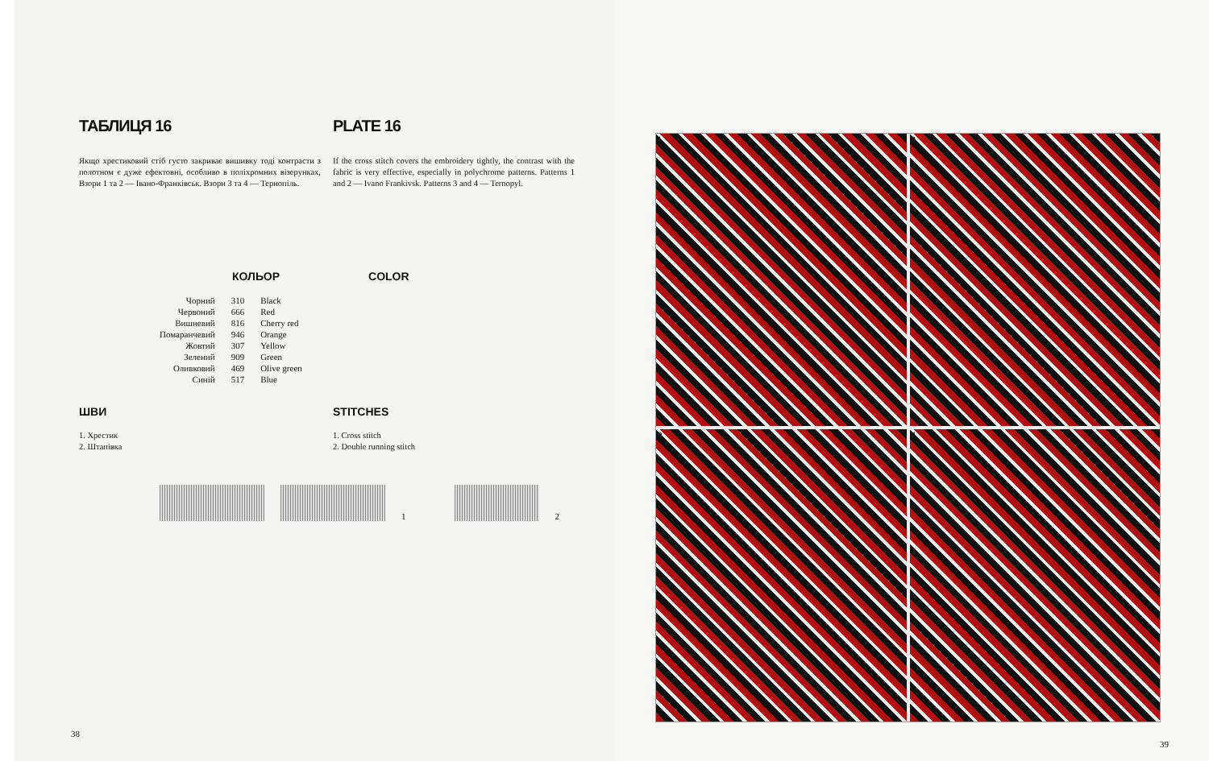ТАБЛИЦЯ 16
Якщо хрестиковий стіб густо закриває вишивку тоді контрасти з полотном є дуже ефектовні, особливо в поліхромних візерунках, Взори 1 та 2 — Івано-Франківськ. Взори 3 та 4 — Тернопіль.
PLATE 16
If the cross stitch covers the embroidery tightly, the contrast with the fabric is very effective, especially in polychrome patterns. Patterns 1 and 2 — Ivano Frankivsk. Patterns 3 and 4 — Ternopyl.
КОЛЬОР COLOR
| Чорний | 310 | Black |
| Червоний | 666 | Red |
| Вишневий | 816 | Cherry red |
| Помаранчевий | 946 | Orange |
| Жовтий | 307 | Yellow |
| Зелений | 909 | Green |
| Оливковий | 469 | Olive green |
| Синій | 517 | Blue |
ШВИ
1. Хрестик
2. Штапівка
STITCHES
1. Cross stitch
2. Double running stitch
1 2
38
1
2
3
4
39